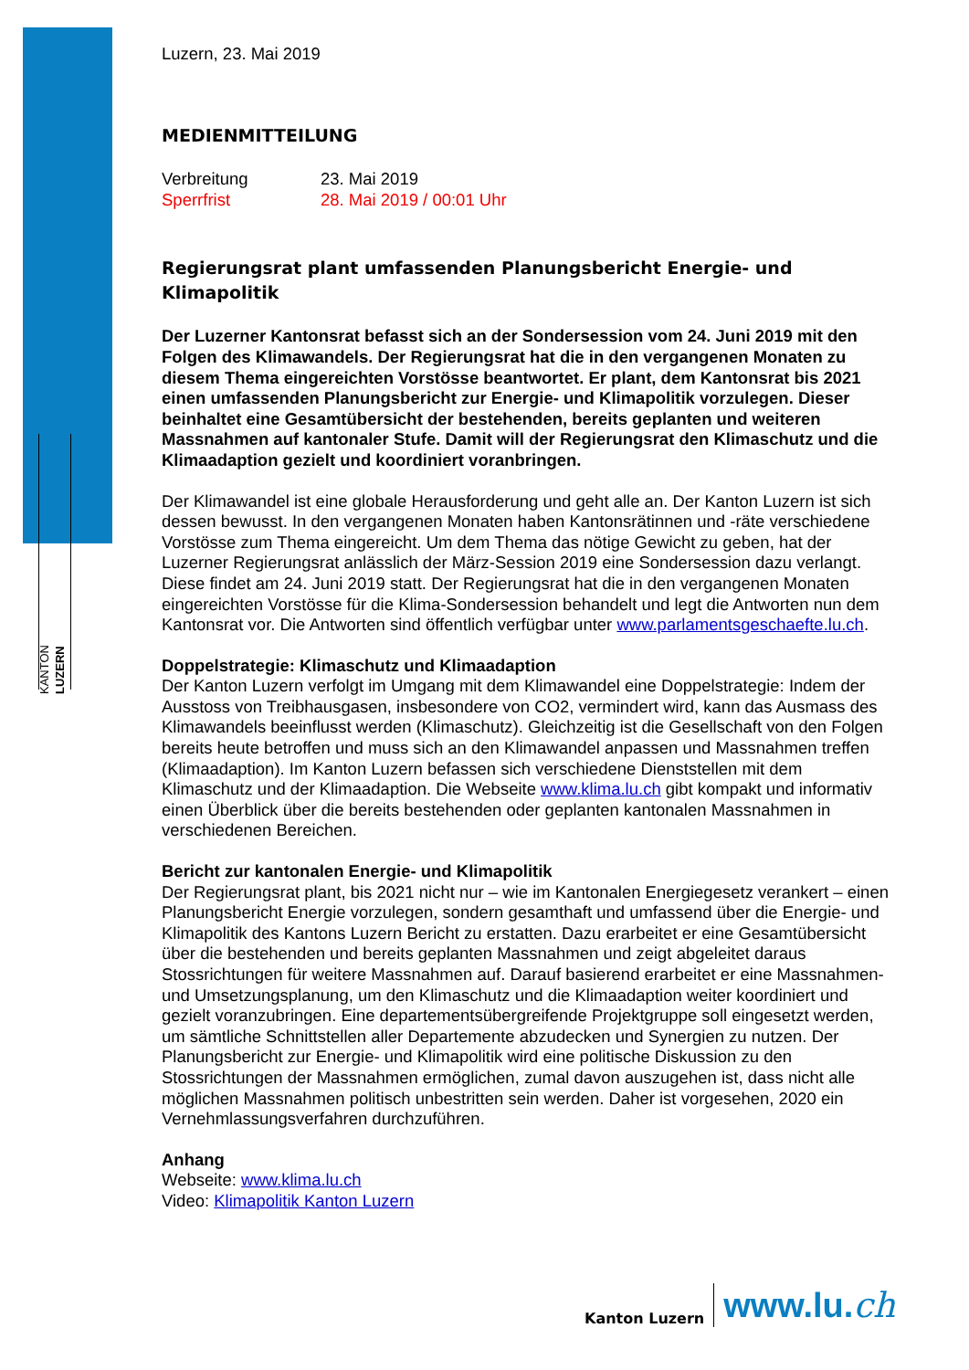KANTON LUZERN
Luzern, 23. Mai 2019
MEDIENMITTEILUNG
Verbreitung
Sperrfrist
23. Mai 2019
28. Mai 2019 / 00:01 Uhr
Regierungsrat plant umfassenden Planungsbericht Energie- und Klimapolitik
Der Luzerner Kantonsrat befasst sich an der Sondersession vom 24. Juni 2019 mit den Folgen des Klimawandels. Der Regierungsrat hat die in den vergangenen Monaten zu diesem Thema eingereichten Vorstösse beantwortet. Er plant, dem Kantonsrat bis 2021 einen umfassenden Planungsbericht zur Energie- und Klimapolitik vorzulegen. Dieser beinhaltet eine Gesamtübersicht der bestehenden, bereits geplanten und weiteren Massnahmen auf kantonaler Stufe. Damit will der Regierungsrat den Klimaschutz und die Klimaadaption gezielt und koordiniert voranbringen.
Der Klimawandel ist eine globale Herausforderung und geht alle an. Der Kanton Luzern ist sich dessen bewusst. In den vergangenen Monaten haben Kantonsrätinnen und -räte verschiedene Vorstösse zum Thema eingereicht. Um dem Thema das nötige Gewicht zu geben, hat der Luzerner Regierungsrat anlässlich der März-Session 2019 eine Sondersession dazu verlangt. Diese findet am 24. Juni 2019 statt. Der Regierungsrat hat die in den vergangenen Monaten eingereichten Vorstösse für die Klima-Sondersession behandelt und legt die Antworten nun dem Kantonsrat vor. Die Antworten sind öffentlich verfügbar unter www.parlamentsgeschaefte.lu.ch.
Doppelstrategie: Klimaschutz und Klimaadaption
Der Kanton Luzern verfolgt im Umgang mit dem Klimawandel eine Doppelstrategie: Indem der Ausstoss von Treibhausgasen, insbesondere von CO2, vermindert wird, kann das Ausmass des Klimawandels beeinflusst werden (Klimaschutz). Gleichzeitig ist die Gesellschaft von den Folgen bereits heute betroffen und muss sich an den Klimawandel anpassen und Massnahmen treffen (Klimaadaption). Im Kanton Luzern befassen sich verschiedene Dienststellen mit dem Klimaschutz und der Klimaadaption. Die Webseite www.klima.lu.ch gibt kompakt und informativ einen Überblick über die bereits bestehenden oder geplanten kantonalen Massnahmen in verschiedenen Bereichen.
Bericht zur kantonalen Energie- und Klimapolitik
Der Regierungsrat plant, bis 2021 nicht nur – wie im Kantonalen Energiegesetz verankert – einen Planungsbericht Energie vorzulegen, sondern gesamthaft und umfassend über die Energie- und Klimapolitik des Kantons Luzern Bericht zu erstatten. Dazu erarbeitet er eine Gesamtübersicht über die bestehenden und bereits geplanten Massnahmen und zeigt abgeleitet daraus Stossrichtungen für weitere Massnahmen auf. Darauf basierend erarbeitet er eine Massnahmen- und Umsetzungsplanung, um den Klimaschutz und die Klimaadaption weiter koordiniert und gezielt voranzubringen. Eine departementsübergreifende Projektgruppe soll eingesetzt werden, um sämtliche Schnittstellen aller Departemente abzudecken und Synergien zu nutzen. Der Planungsbericht zur Energie- und Klimapolitik wird eine politische Diskussion zu den Stossrichtungen der Massnahmen ermöglichen, zumal davon auszugehen ist, dass nicht alle möglichen Massnahmen politisch unbestritten sein werden. Daher ist vorgesehen, 2020 ein Vernehmlassungsverfahren durchzuführen.
Anhang
Webseite: www.klima.lu.ch
Video: Klimapolitik Kanton Luzern
Kanton Luzern
www.lu.ch